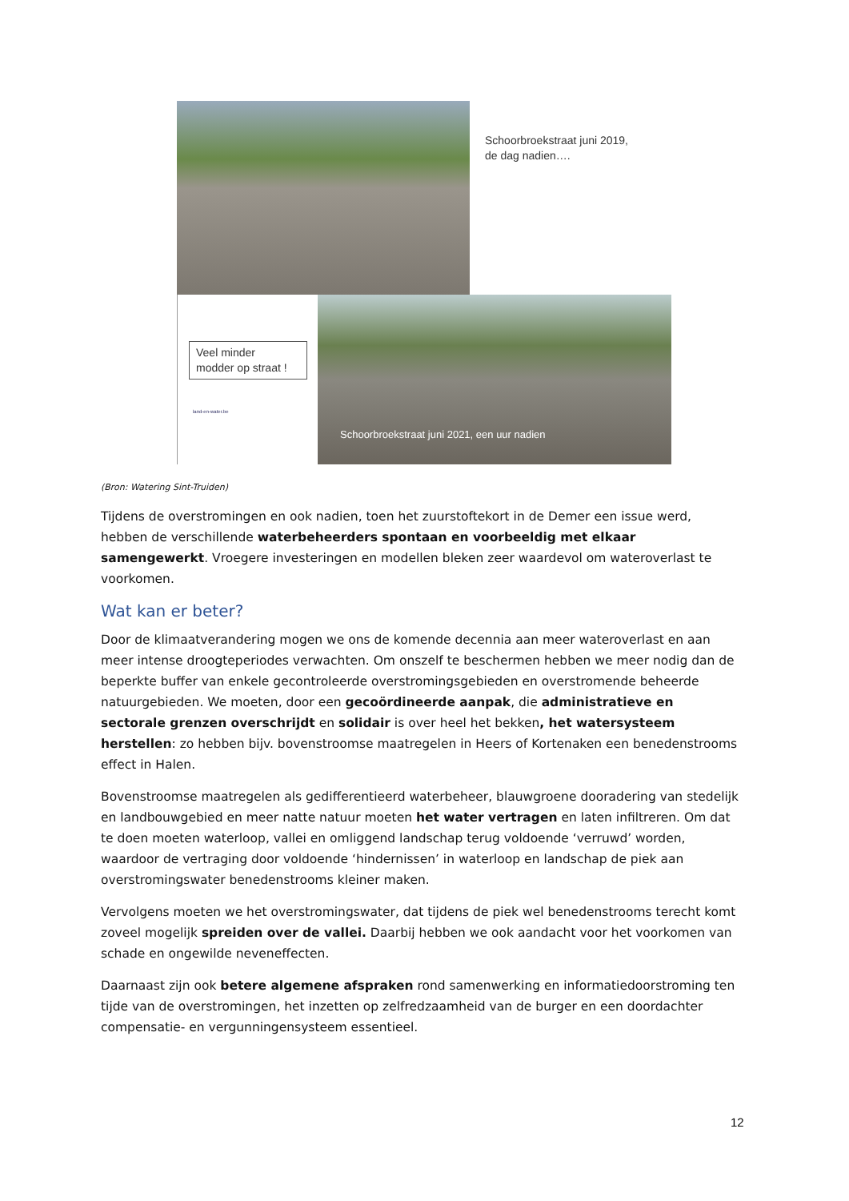Schoorbroekstraat juni 2019,
de dag nadien….
Veel minder
modder op straat !
land-en-water.be
Schoorbroekstraat juni 2021, een uur nadien
(Bron: Watering Sint-Truiden)
Tijdens de overstromingen en ook nadien, toen het zuurstoftekort in de Demer een issue werd, hebben de verschillende waterbeheerders spontaan en voorbeeldig met elkaar samengewerkt. Vroegere investeringen en modellen bleken zeer waardevol om wateroverlast te voorkomen.
Wat kan er beter?
Door de klimaatverandering mogen we ons de komende decennia aan meer wateroverlast en aan meer intense droogteperiodes verwachten. Om onszelf te beschermen hebben we meer nodig dan de beperkte buffer van enkele gecontroleerde overstromingsgebieden en overstromende beheerde natuurgebieden. We moeten, door een gecoördineerde aanpak, die administratieve en sectorale grenzen overschrijdt en solidair is over heel het bekken, het watersysteem herstellen: zo hebben bijv. bovenstroomse maatregelen in Heers of Kortenaken een benedenstrooms effect in Halen.
Bovenstroomse maatregelen als gedifferentieerd waterbeheer, blauwgroene dooradering van stedelijk en landbouwgebied en meer natte natuur moeten het water vertragen en laten infiltreren. Om dat te doen moeten waterloop, vallei en omliggend landschap terug voldoende ‘verruwd’ worden, waardoor de vertraging door voldoende ‘hindernissen’ in waterloop en landschap de piek aan overstromingswater benedenstrooms kleiner maken.
Vervolgens moeten we het overstromingswater, dat tijdens de piek wel benedenstrooms terecht komt zoveel mogelijk spreiden over de vallei. Daarbij hebben we ook aandacht voor het voorkomen van schade en ongewilde neveneffecten.
Daarnaast zijn ook betere algemene afspraken rond samenwerking en informatiedoorstroming ten tijde van de overstromingen, het inzetten op zelfredzaamheid van de burger en een doordachter compensatie- en vergunningensysteem essentieel.
12